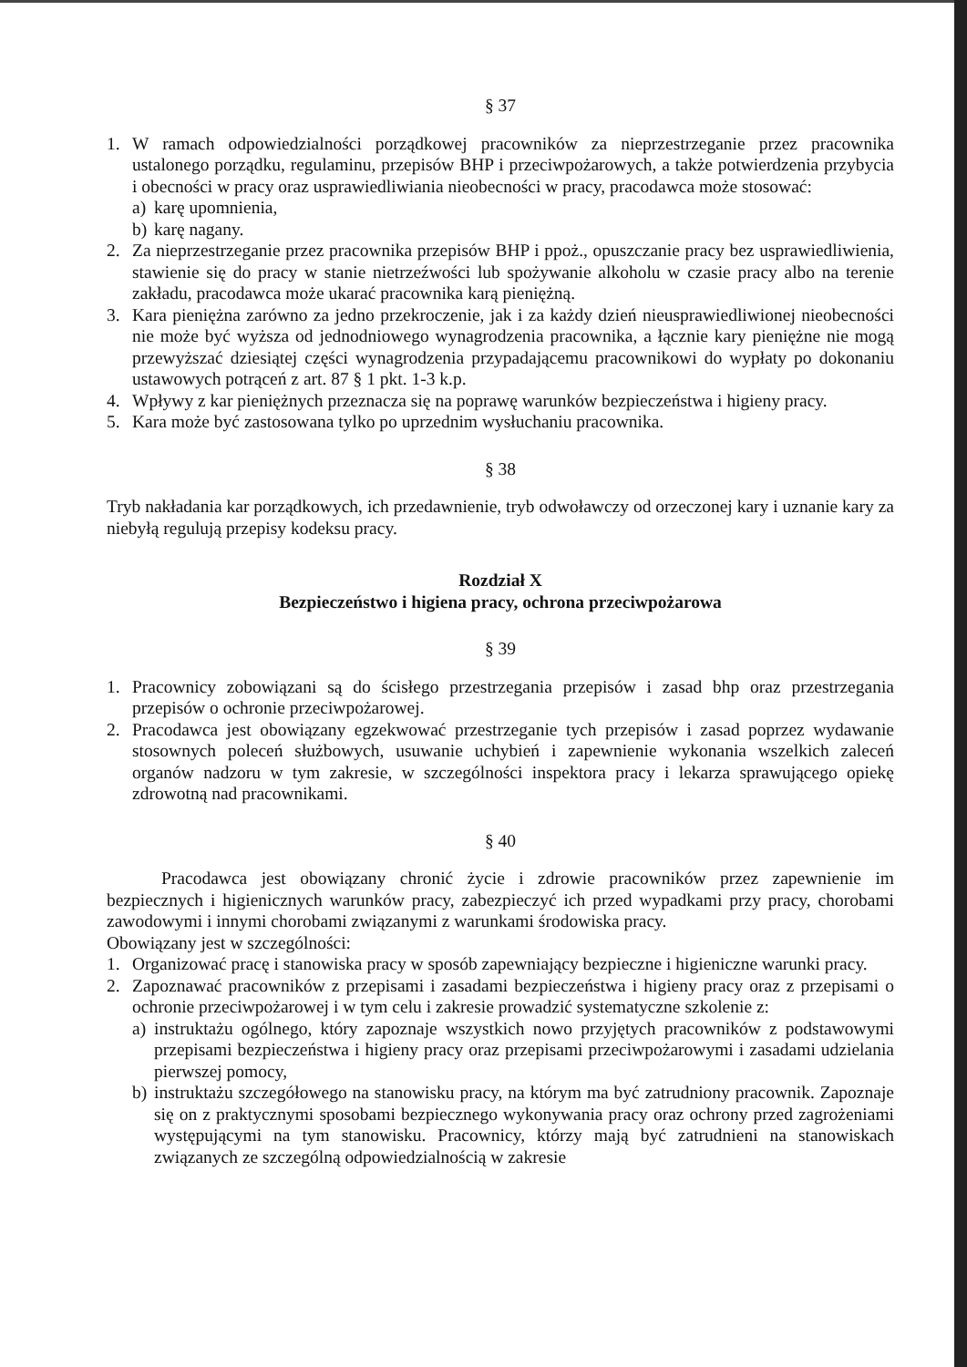§ 37
1. W ramach odpowiedzialności porządkowej pracowników za nieprzestrzeganie przez pracownika ustalonego porządku, regulaminu, przepisów BHP i przeciwpożarowych, a także potwierdzenia przybycia i obecności w pracy oraz usprawiedliwiania nieobecności w pracy, pracodawca może stosować:
a) karę upomnienia,
b) karę nagany.
2. Za nieprzestrzeganie przez pracownika przepisów BHP i ppoż., opuszczanie pracy bez usprawiedliwienia, stawienie się do pracy w stanie nietrzeźwości lub spożywanie alkoholu w czasie pracy albo na terenie zakładu, pracodawca może ukarać pracownika karą pieniężną.
3. Kara pieniężna zarówno za jedno przekroczenie, jak i za każdy dzień nieusprawiedliwionej nieobecności nie może być wyższa od jednodniowego wynagrodzenia pracownika, a łącznie kary pieniężne nie mogą przewyższać dziesiątej części wynagrodzenia przypadającemu pracownikowi do wypłaty po dokonaniu ustawowych potrąceń z art. 87 § 1 pkt. 1-3 k.p.
4. Wpływy z kar pieniężnych przeznacza się na poprawę warunków bezpieczeństwa i higieny pracy.
5. Kara może być zastosowana tylko po uprzednim wysłuchaniu pracownika.
§ 38
Tryb nakładania kar porządkowych, ich przedawnienie, tryb odwoławczy od orzeczonej kary i uznanie kary za niebyłą regulują przepisy kodeksu pracy.
Rozdział X
Bezpieczeństwo i higiena pracy, ochrona przeciwpożarowa
§ 39
1. Pracownicy zobowiązani są do ścisłego przestrzegania przepisów i zasad bhp oraz przestrzegania przepisów o ochronie przeciwpożarowej.
2. Pracodawca jest obowiązany egzekwować przestrzeganie tych przepisów i zasad poprzez wydawanie stosownych poleceń służbowych, usuwanie uchybień i zapewnienie wykonania wszelkich zaleceń organów nadzoru w tym zakresie, w szczególności inspektora pracy i lekarza sprawującego opiekę zdrowotną nad pracownikami.
§ 40
Pracodawca jest obowiązany chronić życie i zdrowie pracowników przez zapewnienie im bezpiecznych i higienicznych warunków pracy, zabezpieczyć ich przed wypadkami przy pracy, chorobami zawodowymi i innymi chorobami związanymi z warunkami środowiska pracy.
Obowiązany jest w szczególności:
1. Organizować pracę i stanowiska pracy w sposób zapewniający bezpieczne i higieniczne warunki pracy.
2. Zapoznawać pracowników z przepisami i zasadami bezpieczeństwa i higieny pracy oraz z przepisami o ochronie przeciwpożarowej i w tym celu i zakresie prowadzić systematyczne szkolenie z:
a) instruktażu ogólnego, który zapoznaje wszystkich nowo przyjętych pracowników z podstawowymi przepisami bezpieczeństwa i higieny pracy oraz przepisami przeciwpożarowymi i zasadami udzielania pierwszej pomocy,
b) instruktażu szczegółowego na stanowisku pracy, na którym ma być zatrudniony pracownik. Zapoznaje się on z praktycznymi sposobami bezpiecznego wykonywania pracy oraz ochrony przed zagrożeniami występującymi na tym stanowisku. Pracownicy, którzy mają być zatrudnieni na stanowiskach związanych ze szczególną odpowiedzialnością w zakresie